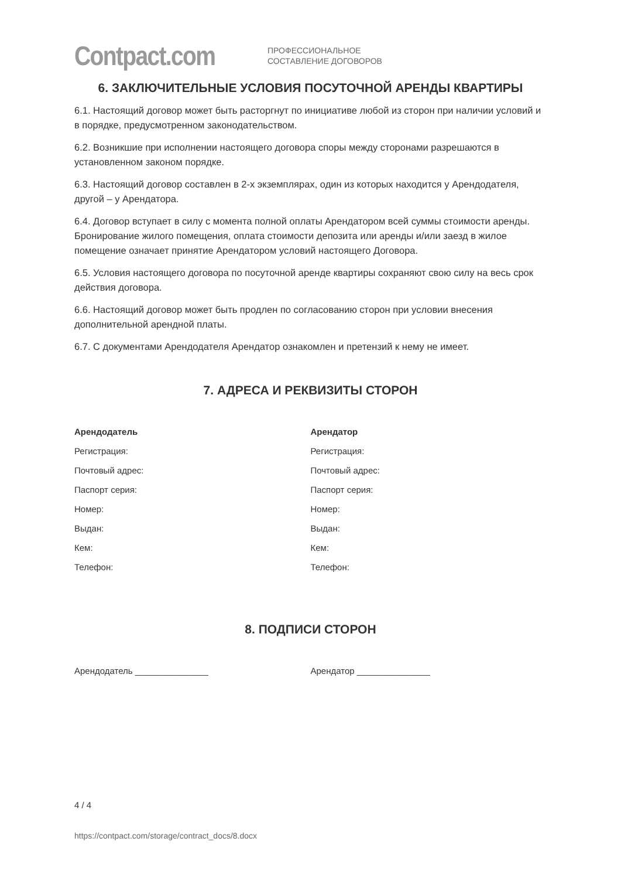Contpact.com
ПРОФЕССИОНАЛЬНОЕ
СОСТАВЛЕНИЕ ДОГОВОРОВ
6. ЗАКЛЮЧИТЕЛЬНЫЕ УСЛОВИЯ ПОСУТОЧНОЙ АРЕНДЫ КВАРТИРЫ
6.1. Настоящий договор может быть расторгнут по инициативе любой из сторон при наличии условий и в порядке, предусмотренном законодательством.
6.2. Возникшие при исполнении настоящего договора споры между сторонами разрешаются в установленном законом порядке.
6.3. Настоящий договор составлен в 2-х экземплярах, один из которых находится у Арендодателя, другой – у Арендатора.
6.4. Договор вступает в силу с момента полной оплаты Арендатором всей суммы стоимости аренды. Бронирование жилого помещения, оплата стоимости депозита или аренды и/или заезд в жилое помещение означает принятие Арендатором условий настоящего Договора.
6.5. Условия настоящего договора по посуточной аренде квартиры сохраняют свою силу на весь срок действия договора.
6.6. Настоящий договор может быть продлен по согласованию сторон при условии внесения дополнительной арендной платы.
6.7. С документами Арендодателя Арендатор ознакомлен и претензий к нему не имеет.
7. АДРЕСА И РЕКВИЗИТЫ СТОРОН
Арендодатель
Регистрация:
Почтовый адрес:
Паспорт серия:
Номер:
Выдан:
Кем:
Телефон:
Арендатор
Регистрация:
Почтовый адрес:
Паспорт серия:
Номер:
Выдан:
Кем:
Телефон:
8. ПОДПИСИ СТОРОН
Арендодатель _______________ Арендатор _______________
4 / 4
https://contpact.com/storage/contract_docs/8.docx